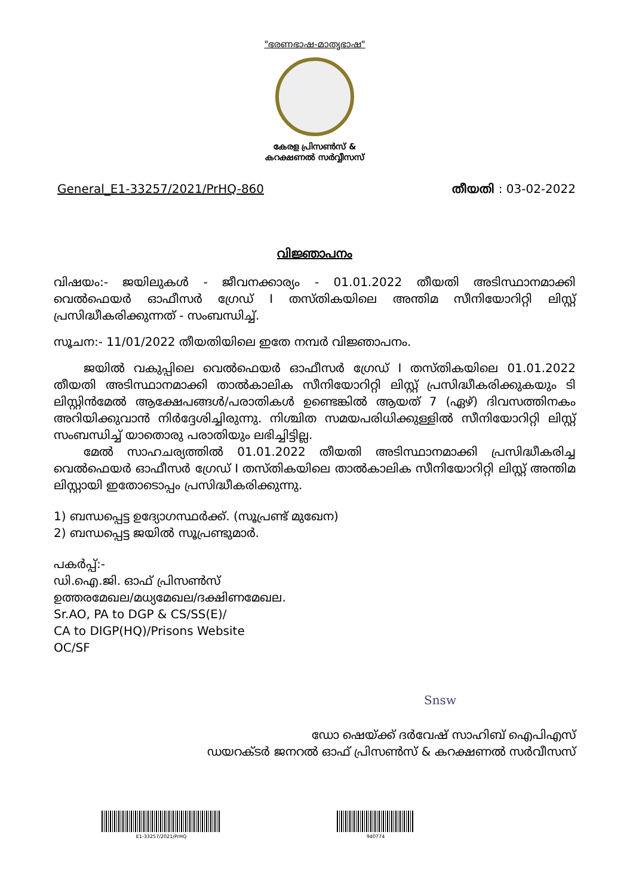"ഭരണഭാഷ-മാതൃഭാഷ"
കേരള പ്രിസൺസ് &
കറക്ഷണൽ സർവ്വീസസ്
General_E1-33257/2021/PrHQ-860 തീയതി : 03-02-2022
വിജ്ഞാപനം
വിഷയം:- ജയിലുകൾ - ജീവനക്കാര്യം - 01.01.2022 തീയതി അടിസ്ഥാനമാക്കി വെൽഫെയർ ഓഫീസർ ഗ്രേഡ് I തസ്തികയിലെ അന്തിമ സീനിയോറിറ്റി ലിസ്റ്റ് പ്രസിദ്ധീകരിക്കുന്നത് - സംബന്ധിച്ച്.
സൂചന:- 11/01/2022 തീയതിയിലെ ഇതേ നമ്പർ വിജ്ഞാപനം.
ജയിൽ വകുപ്പിലെ വെൽഫെയർ ഓഫീസർ ഗ്രേഡ് I തസ്തികയിലെ 01.01.2022 തീയതി അടിസ്ഥാനമാക്കി താൽകാലിക സീനിയോറിറ്റി ലിസ്റ്റ് പ്രസിദ്ധീകരിക്കുകയും ടി ലിസ്റ്റിൻമേൽ ആക്ഷേപങ്ങൾ/പരാതികൾ ഉണ്ടെങ്കിൽ ആയത് 7 (ഏഴ്) ദിവസത്തിനകം അറിയിക്കുവാൻ നിർദ്ദേശിച്ചിരുന്നു. നിശ്ചിത സമയപരിധിക്കുള്ളിൽ സീനിയോറിറ്റി ലിസ്റ്റ് സംബന്ധിച്ച് യാതൊരു പരാതിയും ലഭിച്ചിട്ടില്ല.
മേൽ സാഹചര്യത്തിൽ 01.01.2022 തീയതി അടിസ്ഥാനമാക്കി പ്രസിദ്ധീകരിച്ച വെൽഫെയർ ഓഫീസർ ഗ്രേഡ് I തസ്തികയിലെ താൽകാലിക സീനിയോറിറ്റി ലിസ്റ്റ് അന്തിമ ലിസ്റ്റായി ഇതോടൊപ്പം പ്രസിദ്ധീകരിക്കുന്നു.
1) ബന്ധപ്പെട്ട ഉദ്യോഗസ്ഥർക്ക്. (സൂപ്രണ്ട് മുഖേന)
2) ബന്ധപ്പെട്ട ജയിൽ സൂപ്രണ്ടുമാർ.
പകർപ്പ്:-
ഡി.ഐ.ജി. ഓഫ് പ്രിസൺസ്
ഉത്തരമേഖല/മധ്യമേഖല/ദക്ഷിണമേഖല.
Sr.AO, PA to DGP & CS/SS(E)/
CA to DIGP(HQ)/Prisons Website
OC/SF
Snsw
ഡോ ഷെയ്ക്ക് ദർവേഷ് സാഹിബ് ഐപിഎസ്
ഡയറക്ടർ ജനറൽ ഓഫ് പ്രിസൺസ് & കറക്ഷണൽ സർവീസസ്
E1-33257/2021/PrHQ
940774